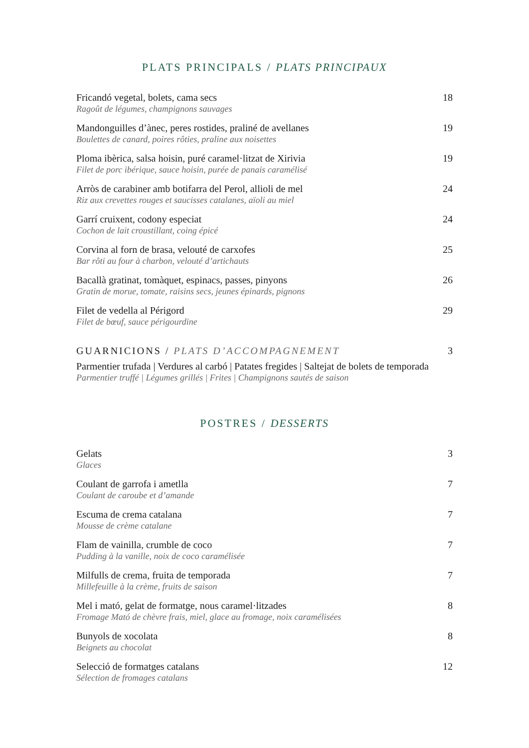PLATS PRINCIPALS / PLATS PRINCIPAUX
Fricandó vegetal, bolets, cama secs
Ragoût de légumes, champignons sauvages
18
Mandonguilles d’ànec, peres rostides, praliné de avellanes
Boulettes de canard, poires rôties, praline aux noisettes
19
Ploma ibèrica, salsa hoisin, puré caramel·litzat de Xirivia
Filet de porc ibérique, sauce hoisin, purée de panais caramélisé
19
Arròs de carabiner amb botifarra del Perol, allioli de mel
Riz aux crevettes rouges et saucisses catalanes, aïoli au miel
24
Garrí cruixent, codony especiat
Cochon de lait croustillant, coing épicé
24
Corvina al forn de brasa, velouté de carxofes
Bar rôti au four à charbon, velouté d’artichauts
25
Bacallà gratinat, tomàquet, espinacs, passes, pinyons
Gratin de morue, tomate, raisins secs, jeunes épinards, pignons
26
Filet de vedella al Périgord
Filet de bœuf, sauce périgourdine
29
GUARNICIONS / PLATS D’ACCOMPAGNEMENT
3
Parmentier trufada | Verdures al carbó | Patates fregides | Saltejat de bolets de temporada
Parmentier truffé | Légumes grillés | Frites | Champignons sautés de saison
POSTRES / DESSERTS
Gelats
Glaces
3
Coulant de garrofa i ametlla
Coulant de caroube et d’amande
7
Escuma de crema catalana
Mousse de crème catalane
7
Flam de vainilla, crumble de coco
Pudding à la vanille, noix de coco caramélisée
7
Milfulls de crema, fruita de temporada
Millefeuille à la crème, fruits de saison
7
Mel i mató, gelat de formatge, nous caramel·litzades
Fromage Mató de chèvre frais, miel, glace au fromage, noix caramélisées
8
Bunyols de xocolata
Beignets au chocolat
8
Selecció de formatges catalans
Sélection de fromages catalans
12